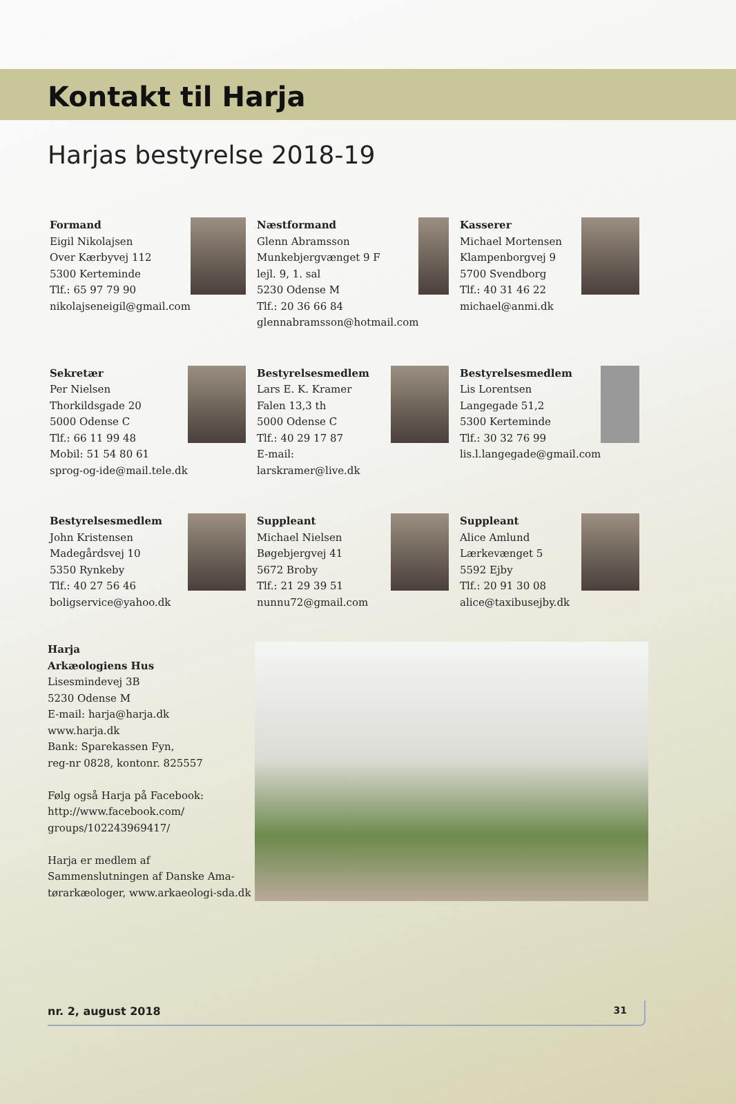Kontakt til Harja
Harjas bestyrelse 2018-19
Formand
Eigil Nikolajsen
Over Kærbyvej 112
5300 Kerteminde
Tlf.: 65 97 79 90
nikolajseneigil@gmail.com
Næstformand
Glenn Abramsson
Munkebjergvænget 9 F
lejl. 9, 1. sal
5230 Odense M
Tlf.: 20 36 66 84
glennabramsson@hotmail.com
Kasserer
Michael Mortensen
Klampenborgvej 9
5700 Svendborg
Tlf.: 40 31 46 22
michael@anmi.dk
Sekretær
Per Nielsen
Thorkildsgade 20
5000 Odense C
Tlf.: 66 11 99 48
Mobil: 51 54 80 61
sprog-og-ide@mail.tele.dk
Bestyrelsesmedlem
Lars E. K. Kramer
Falen 13,3 th
5000 Odense C
Tlf.: 40 29 17 87
E-mail: larskramer@live.dk
Bestyrelsesmedlem
Lis Lorentsen
Langegade 51,2
5300 Kerteminde
Tlf.: 30 32 76 99
lis.l.langegade@gmail.com
Bestyrelsesmedlem
John Kristensen
Madegårdsvej 10
5350 Rynkeby
Tlf.: 40 27 56 46
boligservice@yahoo.dk
Suppleant
Michael Nielsen
Bøgebjergvej 41
5672 Broby
Tlf.: 21 29 39 51
nunnu72@gmail.com
Suppleant
Alice Amlund
Lærkevænget 5
5592 Ejby
Tlf.: 20 91 30 08
alice@taxibusejby.dk
Harja
Arkæologiens Hus
Lisesmindevej 3B
5230 Odense M
E-mail: harja@harja.dk
www.harja.dk
Bank: Sparekassen Fyn,
reg-nr 0828, kontonr. 825557
Følg også Harja på Facebook:
http://www.facebook.com/
groups/102243969417/
Harja er medlem af
Sammenslutningen af Danske Ama-
tørarkæologer, www.arkaeologi-sda.dk
nr. 2, august 2018 31